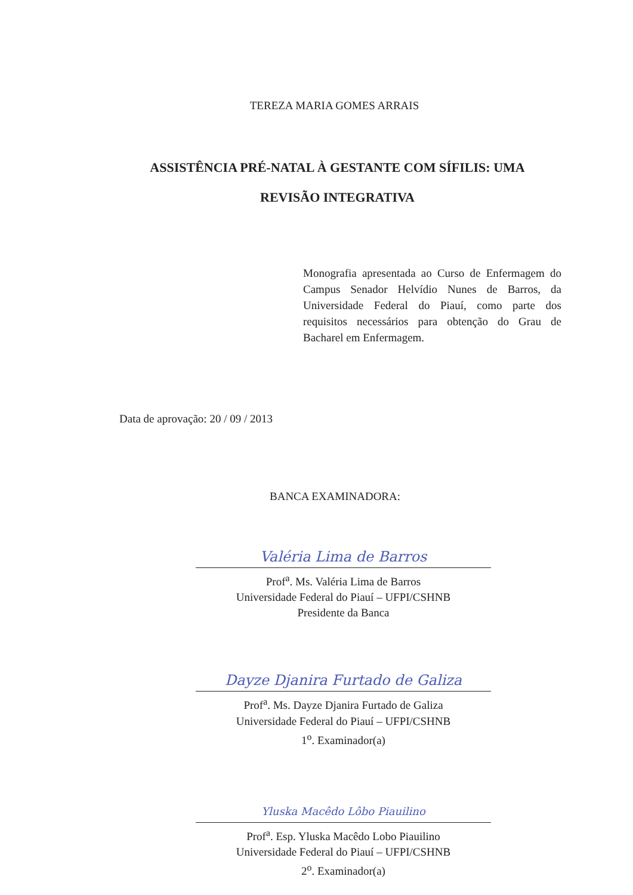TEREZA MARIA GOMES ARRAIS
ASSISTÊNCIA PRÉ-NATAL À GESTANTE COM SÍFILIS: UMA REVISÃO INTEGRATIVA
Monografia apresentada ao Curso de Enfermagem do Campus Senador Helvídio Nunes de Barros, da Universidade Federal do Piauí, como parte dos requisitos necessários para obtenção do Grau de Bacharel em Enfermagem.
Data de aprovação: 20 / 09 / 2013
BANCA EXAMINADORA:
Valéria Lima de Barros
Prof<sup>a</sup>. Ms. Valéria Lima de Barros
Universidade Federal do Piauí – UFPI/CSHNB
Presidente da Banca
Dayze Djanira Furtado de Galiza
Prof<sup>a</sup>. Ms. Dayze Djanira Furtado de Galiza
Universidade Federal do Piauí – UFPI/CSHNB
1<sup>o</sup>. Examinador(a)
Yluska Macêdo Lôbo Piauilino
Prof<sup>a</sup>. Esp. Yluska Macêdo Lobo Piauilino
Universidade Federal do Piauí – UFPI/CSHNB
2<sup>o</sup>. Examinador(a)